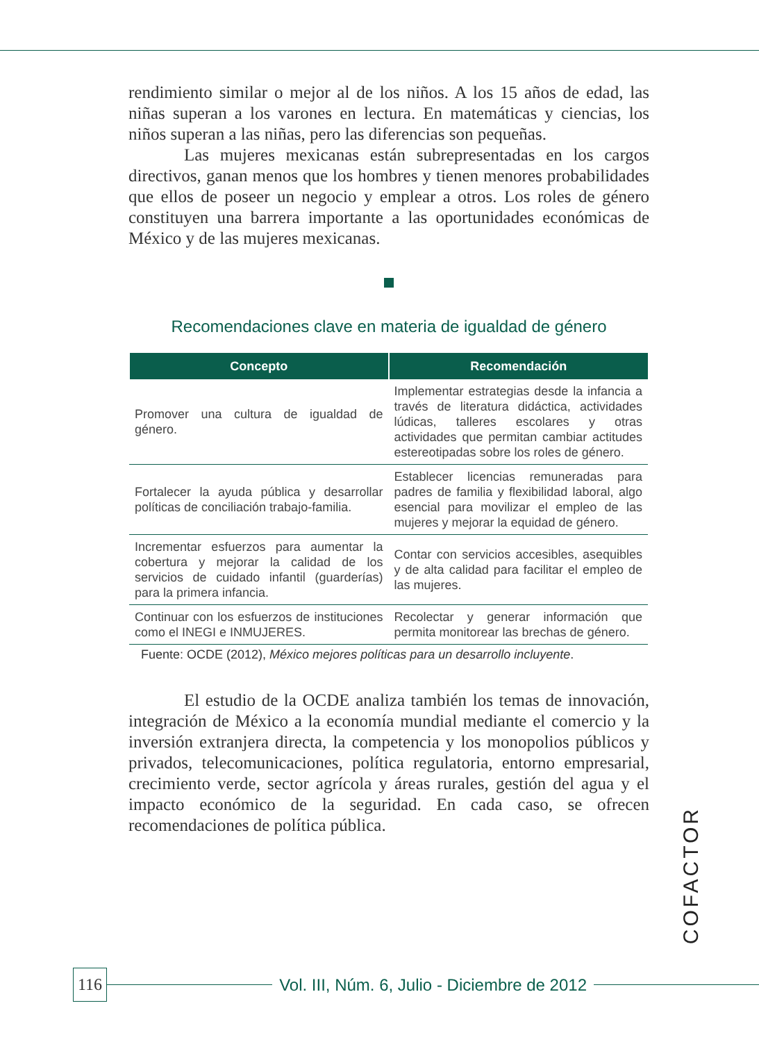rendimiento similar o mejor al de los niños. A los 15 años de edad, las niñas superan a los varones en lectura. En matemáticas y ciencias, los niños superan a las niñas, pero las diferencias son pequeñas.
Las mujeres mexicanas están subrepresentadas en los cargos directivos, ganan menos que los hombres y tienen menores probabilidades que ellos de poseer un negocio y emplear a otros. Los roles de género constituyen una barrera importante a las oportunidades económicas de México y de las mujeres mexicanas.
Recomendaciones clave en materia de igualdad de género
| Concepto | Recomendación |
| --- | --- |
| Promover una cultura de igualdad de género. | Implementar estrategias desde la infancia a través de literatura didáctica, actividades lúdicas, talleres escolares y otras actividades que permitan cambiar actitudes estereotipadas sobre los roles de género. |
| Fortalecer la ayuda pública y desarrollar políticas de conciliación trabajo-familia. | Establecer licencias remuneradas para padres de familia y flexibilidad laboral, algo esencial para movilizar el empleo de las mujeres y mejorar la equidad de género. |
| Incrementar esfuerzos para aumentar la cobertura y mejorar la calidad de los servicios de cuidado infantil (guarderías) para la primera infancia. | Contar con servicios accesibles, asequibles y de alta calidad para facilitar el empleo de las mujeres. |
| Continuar con los esfuerzos de instituciones como el INEGI e INMUJERES. | Recolectar y generar información que permita monitorear las brechas de género. |
Fuente: OCDE (2012), México mejores políticas para un desarrollo incluyente.
El estudio de la OCDE analiza también los temas de innovación, integración de México a la economía mundial mediante el comercio y la inversión extranjera directa, la competencia y los monopolios públicos y privados, telecomunicaciones, política regulatoria, entorno empresarial, crecimiento verde, sector agrícola y áreas rurales, gestión del agua y el impacto económico de la seguridad. En cada caso, se ofrecen recomendaciones de política pública.
COFACTOR
116 Vol. III, Núm. 6, Julio - Diciembre de 2012